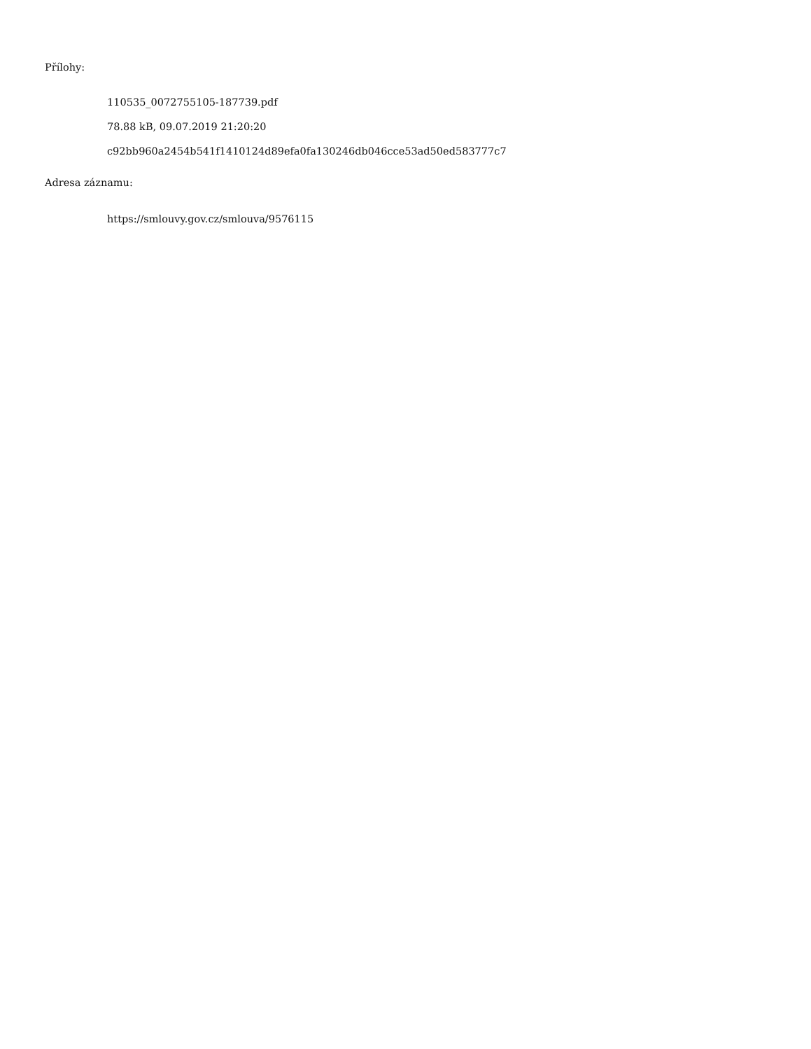Přílohy:
110535_0072755105-187739.pdf
78.88 kB, 09.07.2019 21:20:20
c92bb960a2454b541f1410124d89efa0fa130246db046cce53ad50ed583777c7
Adresa záznamu:
https://smlouvy.gov.cz/smlouva/9576115